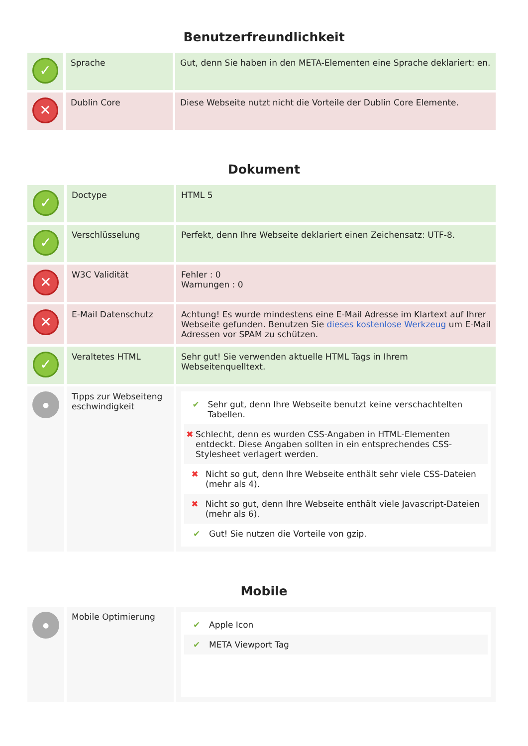Benutzerfreundlichkeit
| ✓ | Sprache | Gut, denn Sie haben in den META-Elementen eine Sprache deklariert: en. |
| ✕ | Dublin Core | Diese Webseite nutzt nicht die Vorteile der Dublin Core Elemente. |
Dokument
| ✓ | Doctype | HTML 5 |
| ✓ | Verschlüsselung | Perfekt, denn Ihre Webseite deklariert einen Zeichensatz: UTF-8. |
| ✕ | W3C Validität | Fehler : 0 Warnungen : 0 |
| ✕ | E-Mail Datenschutz | Achtung! Es wurde mindestens eine E-Mail Adresse im Klartext auf Ihrer Webseite gefunden. Benutzen Sie dieses kostenlose Werkzeug um E-Mail Adressen vor SPAM zu schützen. |
| ✓ | Veraltetes HTML | Sehr gut! Sie verwenden aktuelle HTML Tags in Ihrem Webseitenquelltext. |
| ● | Tipps zur Webseiteng eschwindigkeit | ✔ Sehr gut, denn Ihre Webseite benutzt keine verschachtelten Tabellen. ✖ Schlecht, denn es wurden CSS-Angaben in HTML-Elementen entdeckt. Diese Angaben sollten in ein entsprechendes CSS-Stylesheet verlagert werden. ✖ Nicht so gut, denn Ihre Webseite enthält sehr viele CSS-Dateien (mehr als 4). ✖ Nicht so gut, denn Ihre Webseite enthält viele Javascript-Dateien (mehr als 6). ✔ Gut! Sie nutzen die Vorteile von gzip. |
Mobile
| ● | Mobile Optimierung | ✔ Apple Icon ✔ META Viewport Tag |